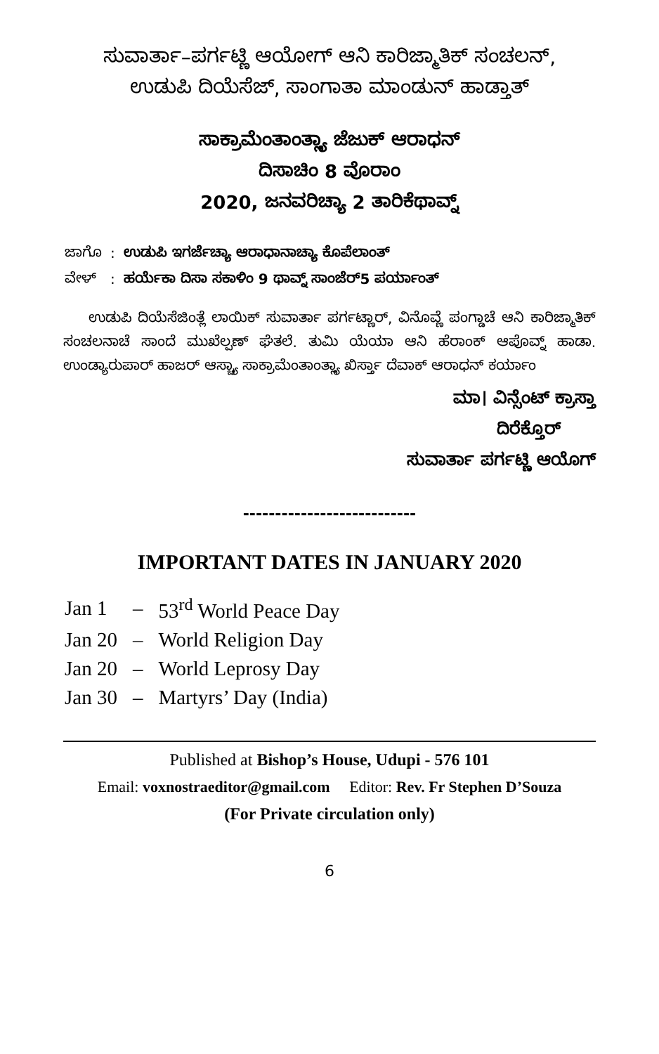ಸುವಾರ್ತಾ–ಪರ್ಗಟ್ಣಿ ಆಯೋಗ್ ಆನಿ ಕಾರಿಜ್ಮಾತಿಕ್ ಸಂಚಲನ್,
ಉಡುಪಿ ದಿಯೆಸೆಜ್, ಸಾಂಗಾತಾ ಮಾಂಡುನ್ ಹಾಡ್ತಾತ್
ಸಾಕ್ರಾಮೆಂತಾಂತ್ಲ್ಯಾ ಜೆಜುಕ್ ಆರಾಧನ್
ದಿಸಾಚಿಂ 8 ವೊರಾಂ
2020, ಜನವರಿಚ್ಯಾ 2 ತಾರಿಕೆಥಾವ್ನ್
| ಜಾಗೊ | : | ಉಡುಪಿ ಇಗರ್ಜೆಚ್ಯಾ ಆರಾಧಾನಾಚ್ಯಾ ಕೊಪೆಲಾಂತ್ |
| ವೇಳ್ | : | ಹರ್ಯೆಕಾ ದಿಸಾ ಸಕಾಳಿಂ 9 ಥಾವ್ನ್ ಸಾಂಜೆರ್5 ಪರ್ಯಾಂತ್ |
ಉಡುಪಿ ದಿಯೆಸೆಜಿಂತ್ಲೆ ಲಾಯಿಕ್ ಸುವಾರ್ತಾ ಪರ್ಗಟ್ಣಾರ್, ವಿನೊವ್ಣೆ ಪಂಗ್ಡಾಚೆ ಆನಿ ಕಾರಿಜ್ಮಾತಿಕ್ ಸಂಚಲನಾಚೆ ಸಾಂದೆ ಮುಖೆಲ್ಪಣ್ ಘೆತಲೆ. ತುಮಿ ಯೆಯಾ ಆನಿ ಹೆರಾಂಕ್ ಆಪೊವ್ನ್ ಹಾಡಾ. ಉಂಡ್ಯಾರುಪಾರ್ ಹಾಜರ್ ಆಸ್ಚ್ಯಾ ಸಾಕ್ರಾಮೆಂತಾಂತ್ಲ್ಯಾ ಖಿರ್ಸ್ತಾ ದೆವಾಕ್ ಆರಾಧನ್ ಕರ್ಯಾಂ
ಮಾ। ವಿನ್ಸೆಂಟ್ ಕ್ರಾಸ್ತಾ
ದಿರೆಕ್ತೊರ್
ಸುವಾರ್ತಾ ಪರ್ಗಟ್ಣಿ ಆಯೊಗ್
---------------------------
IMPORTANT DATES IN JANUARY 2020
| Jan 1 | – | 53<sup>rd</sup> World Peace Day |
| Jan 20 | – | World Religion Day |
| Jan 20 | – | World Leprosy Day |
| Jan 30 | – | Martyrs’ Day (India) |
Published at Bishop’s House, Udupi - 576 101
Email: voxnostraeditor@gmail.com Editor: Rev. Fr Stephen D’Souza
(For Private circulation only)
6